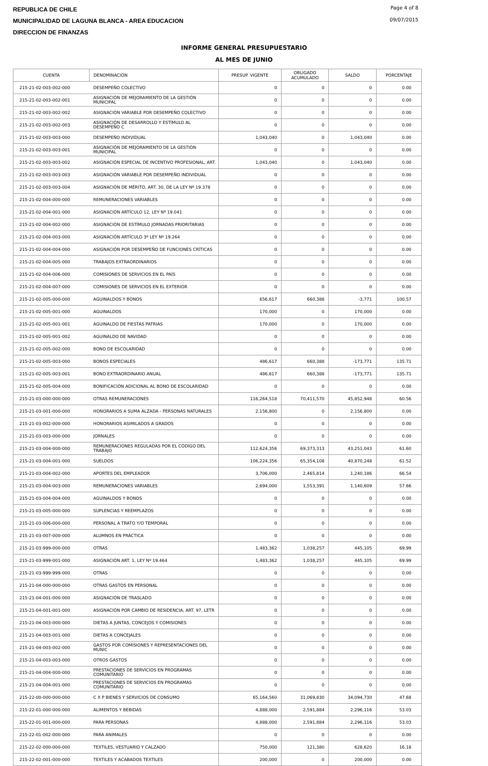REPUBLICA DE CHILE
MUNICIPALIDAD DE LAGUNA BLANCA - AREA EDUCACION
DIRECCION DE FINANZAS
Page 4 of 8
09/07/2015
INFORME GENERAL PRESUPUESTARIO
AL MES DE JUNIO
| CUENTA | DENOMINACION | PRESUP. VIGENTE | OBLIGADO ACUMULADO | SALDO | PORCENTAJE |
| --- | --- | --- | --- | --- | --- |
| 215-21-02-003-002-000 | DESEMPEÑO COLECTIVO | 0 | 0 | 0 | 0.00 |
| 215-21-02-003-002-001 | ASIGNACIÓN DE MEJORAMIENTO DE LA GESTIÓN MUNICIPAL | 0 | 0 | 0 | 0.00 |
| 215-21-02-003-002-002 | ASIGNACIÓN VARIABLE POR DESEMPEÑO COLECTIVO | 0 | 0 | 0 | 0.00 |
| 215-21-02-003-002-003 | ASIGNACIÓN DE DESARROLLO Y ESTÍMULO AL DESEMPEÑO C | 0 | 0 | 0 | 0.00 |
| 215-21-02-003-003-000 | DESEMPEÑO INDIVIDUAL | 1,043,040 | 0 | 1,043,040 | 0.00 |
| 215-21-02-003-003-001 | ASIGNACIÓN DE MEJORAMIENTO DE LA GESTIÓN MUNICIPAL | 0 | 0 | 0 | 0.00 |
| 215-21-02-003-003-002 | ASIGNACIÓN ESPECIAL DE INCENTIVO PROFESIONAL, ART. | 1,043,040 | 0 | 1,043,040 | 0.00 |
| 215-21-02-003-003-003 | ASIGNACIÓN VARIABLE POR DESEMPEÑO INDIVIDUAL | 0 | 0 | 0 | 0.00 |
| 215-21-02-003-003-004 | ASIGNACIÓN DE MÉRITO, ART. 30, DE LA LEY Nº 19.378 | 0 | 0 | 0 | 0.00 |
| 215-21-02-004-000-000 | REMUNERACIONES VARIABLES | 0 | 0 | 0 | 0.00 |
| 215-21-02-004-001-000 | ASIGNACIÓN ARTÍCULO 12, LEY Nº 19.041 | 0 | 0 | 0 | 0.00 |
| 215-21-02-004-002-000 | ASIGNACIÓN DE ESTÍMULO JORNADAS PRIORITARIAS | 0 | 0 | 0 | 0.00 |
| 215-21-02-004-003-000 | ASIGNACIÓN ARTÍCULO 3º LEY Nº 19.264 | 0 | 0 | 0 | 0.00 |
| 215-21-02-004-004-000 | ASIGNACIÓN POR DESEMPEÑO DE FUNCIONES CRÍTICAS | 0 | 0 | 0 | 0.00 |
| 215-21-02-004-005-000 | TRABAJOS EXTRAORDINARIOS | 0 | 0 | 0 | 0.00 |
| 215-21-02-004-006-000 | COMISIONES DE SERVICIOS EN EL PAÍS | 0 | 0 | 0 | 0.00 |
| 215-21-02-004-007-000 | COMISIONES DE SERVICIOS EN EL EXTERIOR | 0 | 0 | 0 | 0.00 |
| 215-21-02-005-000-000 | AGUINALDOS Y BONOS | 656,617 | 660,388 | -3,771 | 100.57 |
| 215-21-02-005-001-000 | AGUINALDOS | 170,000 | 0 | 170,000 | 0.00 |
| 215-21-02-005-001-001 | AGUINALDO DE FIESTAS PATRIAS | 170,000 | 0 | 170,000 | 0.00 |
| 215-21-02-005-001-002 | AGUINALDO DE NAVIDAD | 0 | 0 | 0 | 0.00 |
| 215-21-02-005-002-000 | BONO DE ESCOLARIDAD | 0 | 0 | 0 | 0.00 |
| 215-21-02-005-003-000 | BONOS ESPECIALES | 486,617 | 660,388 | -173,771 | 135.71 |
| 215-21-02-005-003-001 | BONO EXTRAORDINARIO ANUAL | 486,617 | 660,388 | -173,771 | 135.71 |
| 215-21-02-005-004-000 | BONIFICACIÓN ADICIONAL AL BONO DE ESCOLARIDAD | 0 | 0 | 0 | 0.00 |
| 215-21-03-000-000-000 | OTRAS REMUNERACIONES | 116,264,518 | 70,411,570 | 45,852,948 | 60.56 |
| 215-21-03-001-000-000 | HONORARIOS A SUMA ALZADA - PERSONAS NATURALES | 2,156,800 | 0 | 2,156,800 | 0.00 |
| 215-21-03-002-000-000 | HONORARIOS ASIMILADOS A GRADOS | 0 | 0 | 0 | 0.00 |
| 215-21-03-003-000-000 | JORNALES | 0 | 0 | 0 | 0.00 |
| 215-21-03-004-000-000 | REMUNERACIONES REGULADAS POR EL CÓDIGO DEL TRABAJO | 112,624,356 | 69,373,313 | 43,251,043 | 61.60 |
| 215-21-03-004-001-000 | SUELDOS | 106,224,356 | 65,354,108 | 40,870,248 | 61.52 |
| 215-21-03-004-002-000 | APORTES DEL EMPLEADOR | 3,706,000 | 2,465,814 | 1,240,186 | 66.54 |
| 215-21-03-004-003-000 | REMUNERACIONES VARIABLES | 2,694,000 | 1,553,391 | 1,140,609 | 57.66 |
| 215-21-03-004-004-000 | AGUINALDOS Y BONOS | 0 | 0 | 0 | 0.00 |
| 215-21-03-005-000-000 | SUPLENCIAS Y REEMPLAZOS | 0 | 0 | 0 | 0.00 |
| 215-21-03-006-000-000 | PERSONAL A TRATO Y/O TEMPORAL | 0 | 0 | 0 | 0.00 |
| 215-21-03-007-000-000 | ALUMNOS EN PRÁCTICA | 0 | 0 | 0 | 0.00 |
| 215-21-03-999-000-000 | OTRAS | 1,483,362 | 1,038,257 | 445,105 | 69.99 |
| 215-21-03-999-001-000 | ASIGNACIÓN ART. 1, LEY Nº 19.464 | 1,483,362 | 1,038,257 | 445,105 | 69.99 |
| 215-21-03-999-999-000 | OTRAS | 0 | 0 | 0 | 0.00 |
| 215-21-04-000-000-000 | OTRAS GASTOS EN PERSONAL | 0 | 0 | 0 | 0.00 |
| 215-21-04-001-000-000 | ASIGNACIÓN DE TRASLADO | 0 | 0 | 0 | 0.00 |
| 215-21-04-001-001-000 | ASIGNACIÓN POR CAMBIO DE RESIDENCIA, ART. 97, LETR | 0 | 0 | 0 | 0.00 |
| 215-21-04-003-000-000 | DIETAS A JUNTAS, CONCEJOS Y COMISIONES | 0 | 0 | 0 | 0.00 |
| 215-21-04-003-001-000 | DIETAS A CONCEJALES | 0 | 0 | 0 | 0.00 |
| 215-21-04-003-002-000 | GASTOS POR COMISIONES Y REPRESENTACIONES DEL MUNIC | 0 | 0 | 0 | 0.00 |
| 215-21-04-003-003-000 | OTROS GASTOS | 0 | 0 | 0 | 0.00 |
| 215-21-04-004-000-000 | PRESTACIONES DE SERVICIOS EN PROGRAMAS COMUNITARIO | 0 | 0 | 0 | 0.00 |
| 215-21-04-004-001-000 | PRESTACIONES DE SERVICIOS EN PROGRAMAS COMUNITARIO | 0 | 0 | 0 | 0.00 |
| 215-22-00-000-000-000 | C X P BIENES Y SERVICIOS DE CONSUMO | 65,164,560 | 31,069,830 | 34,094,730 | 47.68 |
| 215-22-01-000-000-000 | ALIMENTOS Y BEBIDAS | 4,888,000 | 2,591,884 | 2,296,116 | 53.03 |
| 215-22-01-001-000-000 | PARA PERSONAS | 4,888,000 | 2,591,884 | 2,296,116 | 53.03 |
| 215-22-01-002-000-000 | PARA ANIMALES | 0 | 0 | 0 | 0.00 |
| 215-22-02-000-000-000 | TEXTILES, VESTUARIO Y CALZADO | 750,000 | 121,380 | 628,620 | 16.18 |
| 215-22-02-001-000-000 | TEXTILES Y ACABADOS TEXTILES | 200,000 | 0 | 200,000 | 0.00 |